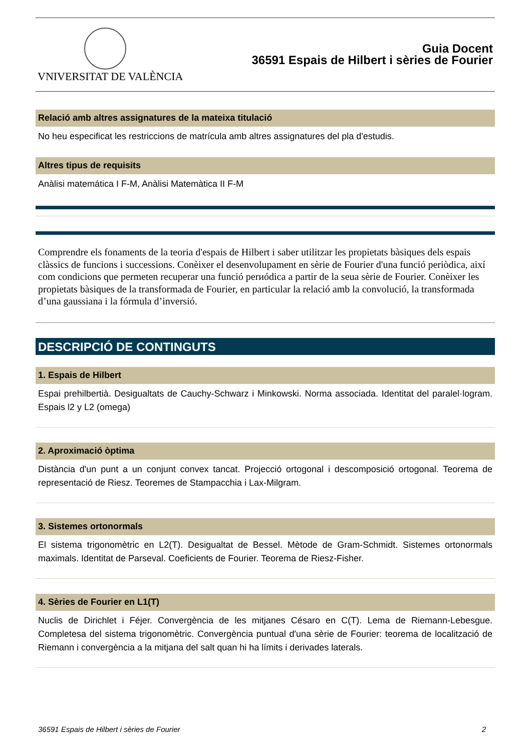VNIVERSITAT DE VALÈNCIA
Guia Docent
36591 Espais de Hilbert i sèries de Fourier
Relació amb altres assignatures de la mateixa titulació
No heu especificat les restriccions de matrícula amb altres assignatures del pla d'estudis.
Altres tipus de requisits
Anàlisi matemática I F-M, Anàlisi Matemàtica II F-M
Comprendre els fonaments de la teoria d'espais de Hilbert i saber utilitzar les propietats bàsiques dels espais clàssics de funcions i successions. Conèixer el desenvolupament en sèrie de Fourier d'una funció periòdica, així com condicions que permeten recuperar una funció perиódica a partir de la seua sèrie de Fourier. Conèixer les propietats bàsiques de la transformada de Fourier, en particular la relació amb la convolució, la transformada d’una gaussiana i la fórmula d’inversió.
DESCRIPCIÓ DE CONTINGUTS
1. Espais de Hilbert
Espai prehilbertià. Desigualtats de Cauchy-Schwarz i Minkowski. Norma associada. Identitat del paralel·logram. Espais l2 y L2 (omega)
2. Aproximació òptima
Distància d'un punt a un conjunt convex tancat. Projecció ortogonal i descomposició ortogonal. Teorema de representació de Riesz. Teoremes de Stampacchia i Lax-Milgram.
3. Sistemes ortonormals
El sistema trigonomètric en L2(T). Desigualtat de Bessel. Mètode de Gram-Schmidt. Sistemes ortonormals maximals. Identitat de Parseval. Coeficients de Fourier. Teorema de Riesz-Fisher.
4. Sèries de Fourier en L1(T)
Nuclis de Dirichlet i Féjer. Convergència de les mitjanes Césaro en C(T). Lema de Riemann-Lebesgue. Completesa del sistema trigonomètric. Convergència puntual d'una sèrie de Fourier: teorema de localització de Riemann i convergència a la mitjana del salt quan hi ha límits i derivades laterals.
36591 Espais de Hilbert i sèries de Fourier 2